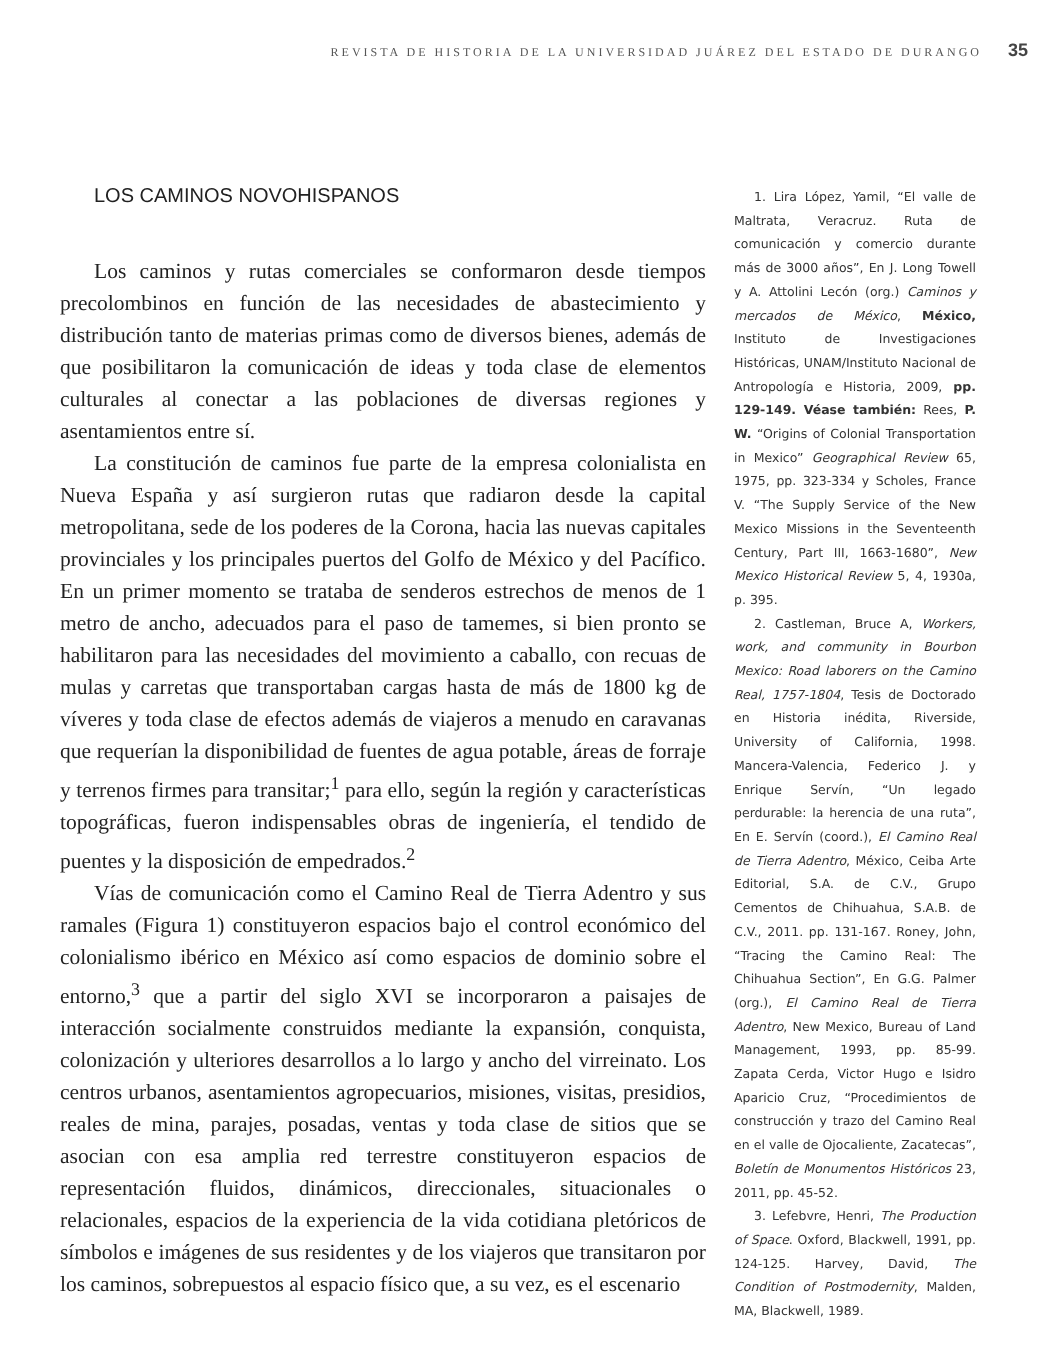REVISTA DE HISTORIA DE LA UNIVERSIDAD JUÁREZ DEL ESTADO DE DURANGO 35
LOS CAMINOS NOVOHISPANOS
Los caminos y rutas comerciales se conformaron desde tiempos precolombinos en función de las necesidades de abastecimiento y distribución tanto de materias primas como de diversos bienes, además de que posibilitaron la comunicación de ideas y toda clase de elementos culturales al conectar a las poblaciones de diversas regiones y asentamientos entre sí.
La constitución de caminos fue parte de la empresa colonialista en Nueva España y así surgieron rutas que radiaron desde la capital metropolitana, sede de los poderes de la Corona, hacia las nuevas capitales provinciales y los principales puertos del Golfo de México y del Pacífico. En un primer momento se trataba de senderos estrechos de menos de 1 metro de ancho, adecuados para el paso de tamemes, si bien pronto se habilitaron para las necesidades del movimiento a caballo, con recuas de mulas y carretas que transportaban cargas hasta de más de 1800 kg de víveres y toda clase de efectos además de viajeros a menudo en caravanas que requerían la disponibilidad de fuentes de agua potable, áreas de forraje y terrenos firmes para transitar;<sup>1</sup> para ello, según la región y características topográficas, fueron indispensables obras de ingeniería, el tendido de puentes y la disposición de empedrados.<sup>2</sup>
Vías de comunicación como el Camino Real de Tierra Adentro y sus ramales (Figura 1) constituyeron espacios bajo el control económico del colonialismo ibérico en México así como espacios de dominio sobre el entorno,<sup>3</sup> que a partir del siglo XVI se incorporaron a paisajes de interacción socialmente construidos mediante la expansión, conquista, colonización y ulteriores desarrollos a lo largo y ancho del virreinato. Los centros urbanos, asentamientos agropecuarios, misiones, visitas, presidios, reales de mina, parajes, posadas, ventas y toda clase de sitios que se asocian con esa amplia red terrestre constituyeron espacios de representación fluidos, dinámicos, direccionales, situacionales o relacionales, espacios de la experiencia de la vida cotidiana pletóricos de símbolos e imágenes de sus residentes y de los viajeros que transitaron por los caminos, sobrepuestos al espacio físico que, a su vez, es el escenario
1. Lira López, Yamil, “El valle de Maltrata, Veracruz. Ruta de comunicación y comercio durante más de 3000 años”, En J. Long Towell y A. Attolini Lecón (org.) Caminos y mercados de México, México, Instituto de Investigaciones Históricas, UNAM/Instituto Nacional de Antropología e Historia, 2009, pp. 129-149. Véase también: Rees, P. W. “Origins of Colonial Transportation in Mexico” Geographical Review 65, 1975, pp. 323-334 y Scholes, France V. “The Supply Service of the New Mexico Missions in the Seventeenth Century, Part III, 1663-1680”, New Mexico Historical Review 5, 4, 1930a, p. 395.
2. Castleman, Bruce A, Workers, work, and community in Bourbon Mexico: Road laborers on the Camino Real, 1757-1804, Tesis de Doctorado en Historia inédita, Riverside, University of California, 1998. Mancera-Valencia, Federico J. y Enrique Servín, “Un legado perdurable: la herencia de una ruta”, En E. Servín (coord.), El Camino Real de Tierra Adentro, México, Ceiba Arte Editorial, S.A. de C.V., Grupo Cementos de Chihuahua, S.A.B. de C.V., 2011. pp. 131-167. Roney, John, “Tracing the Camino Real: The Chihuahua Section”, En G.G. Palmer (org.), El Camino Real de Tierra Adentro, New Mexico, Bureau of Land Management, 1993, pp. 85-99. Zapata Cerda, Victor Hugo e Isidro Aparicio Cruz, “Procedimientos de construcción y trazo del Camino Real en el valle de Ojocaliente, Zacatecas”, Boletín de Monumentos Históricos 23, 2011, pp. 45-52.
3. Lefebvre, Henri, The Production of Space. Oxford, Blackwell, 1991, pp. 124-125. Harvey, David, The Condition of Postmodernity, Malden, MA, Blackwell, 1989.